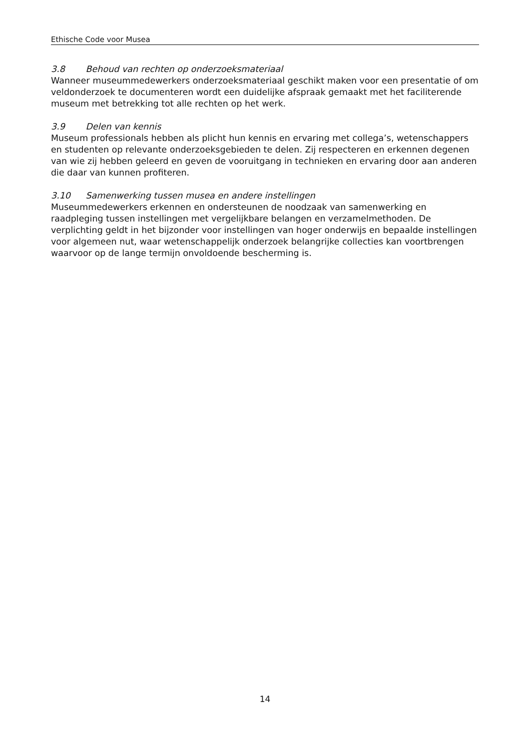Ethische Code voor Musea
3.8 Behoud van rechten op onderzoeksmateriaal
Wanneer museummedewerkers onderzoeksmateriaal geschikt maken voor een presentatie of om veldonderzoek te documenteren wordt een duidelijke afspraak gemaakt met het faciliterende museum met betrekking tot alle rechten op het werk.
3.9 Delen van kennis
Museum professionals hebben als plicht hun kennis en ervaring met collega’s, wetenschappers en studenten op relevante onderzoeksgebieden te delen. Zij respecteren en erkennen degenen van wie zij hebben geleerd en geven de vooruitgang in technieken en ervaring door aan anderen die daar van kunnen profiteren.
3.10 Samenwerking tussen musea en andere instellingen
Museummedewerkers erkennen en ondersteunen de noodzaak van samenwerking en raadpleging tussen instellingen met vergelijkbare belangen en verzamelmethoden. De verplichting geldt in het bijzonder voor instellingen van hoger onderwijs en bepaalde instellingen voor algemeen nut, waar wetenschappelijk onderzoek belangrijke collecties kan voortbrengen waarvoor op de lange termijn onvoldoende bescherming is.
14